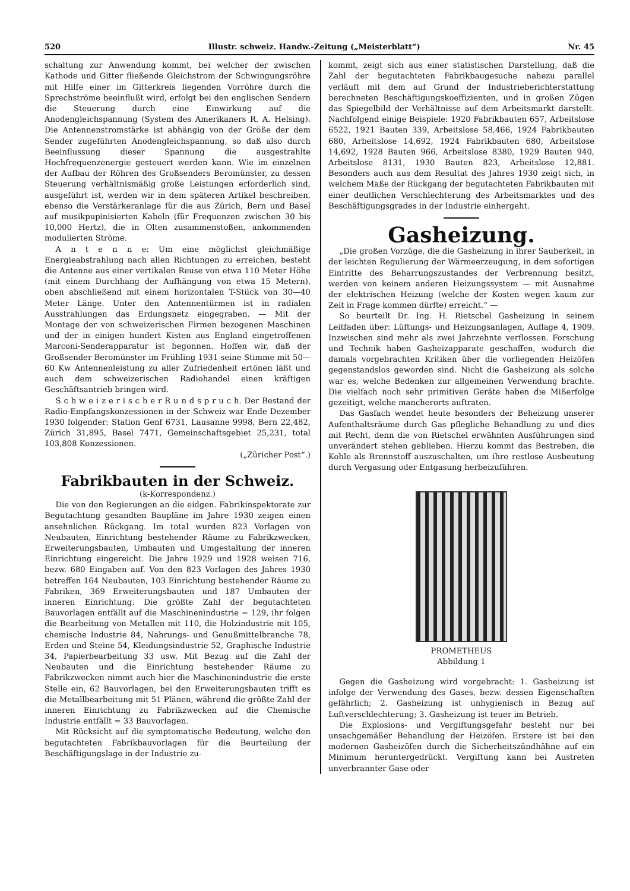520 Illustr. schweiz. Handw.-Zeitung („Meisterblatt“) Nr. 45
schaltung zur Anwendung kommt, bei welcher der zwischen Kathode und Gitter fließende Gleichstrom der Schwingungsröhre mit Hilfe einer im Gitterkreis liegenden Vorröhre durch die Sprechströme beeinflußt wird, erfolgt bei den englischen Sendern die Steuerung durch eine Einwirkung auf die Anodengleichspannung (System des Amerikaners R. A. Helsing). Die Antennenstromstärke ist abhängig von der Größe der dem Sender zugeführten Anodengleichspannung, so daß also durch Beeinflussung dieser Spannung die ausgestrahlte Hochfrequenzenergie gesteuert werden kann. Wie im einzelnen der Aufbau der Röhren des Großsenders Beromünster, zu dessen Steuerung verhältnismäßig große Leistungen erforderlich sind, ausgeführt ist, werden wir in dem späteren Artikel beschreiben, ebenso die Verstärkeranlage für die aus Zürich, Bern und Basel auf musikpupinisierten Kabeln (für Frequenzen zwischen 30 bis 10,000 Hertz), die in Olten zusammenstoßen, ankommenden modulierten Ströme.
A n t e n n e: Um eine möglichst gleichmäßige Energieabstrahlung nach allen Richtungen zu erreichen, besteht die Antenne aus einer vertikalen Reuse von etwa 110 Meter Höhe (mit einem Durchhang der Aufhängung von etwa 15 Metern), oben abschließend mit einem horizontalen T-Stück von 30—40 Meter Länge. Unter den Antennentürmen ist in radialen Ausstrahlungen das Erdungsnetz eingegraben. — Mit der Montage der von schweizerischen Firmen bezogenen Maschinen und der in einigen hundert Kisten aus England eingetroffenen Marconi-Senderapparatur ist begonnen. Hoffen wir, daß der Großsender Beromünster im Frühling 1931 seine Stimme mit 50—60 Kw Antennenleistung zu aller Zufriedenheit ertönen läßt und auch dem schweizerischen Radiohandel einen kräftigen Geschäftsantrieb bringen wird.
S c h w e i z e r i s c h e r R u n d s p r u c h. Der Bestand der Radio-Empfangskonzessionen in der Schweiz war Ende Dezember 1930 folgender: Station Genf 6731, Lausanne 9998, Bern 22,482, Zürich 31,895, Basel 7471, Gemeinschaftsgebiet 25,231, total 103,808 Konzessionen.
(„Züricher Post“.)
Fabrikbauten in der Schweiz.
(k-Korrespondenz.)
Die von den Regierungen an die eidgen. Fabrikinspektorate zur Begutachtung gesandten Baupläne im Jahre 1930 zeigen einen ansehnlichen Rückgang. Im total wurden 823 Vorlagen von Neubauten, Einrichtung bestehender Räume zu Fabrikzwecken, Erweiterungsbauten, Umbauten und Umgestaltung der inneren Einrichtung eingereicht. Die Jahre 1929 und 1928 weisen 716, bezw. 680 Eingaben auf. Von den 823 Vorlagen des Jahres 1930 betreffen 164 Neubauten, 103 Einrichtung bestehender Räume zu Fabriken, 369 Erweiterungsbauten und 187 Umbauten der inneren Einrichtung. Die größte Zahl der begutachteten Bauvorlagen entfällt auf die Maschinenindustrie = 129, ihr folgen die Bearbeitung von Metallen mit 110, die Holzindustrie mit 105, chemische Industrie 84, Nahrungs- und Genußmittelbranche 78, Erden und Steine 54, Kleidungsindustrie 52, Graphische Industrie 34, Papierbearbeitung 33 usw. Mit Bezug auf die Zahl der Neubauten und die Einrichtung bestehender Räume zu Fabrikzwecken nimmt auch hier die Maschinenindustrie die erste Stelle ein, 62 Bauvorlagen, bei den Erweiterungsbauten trifft es die Metallbearbeitung mit 51 Plänen, während die größte Zahl der inneren Einrichtung zu Fabrikzwecken auf die Chemische Industrie entfällt = 33 Bauvorlagen.
Mit Rücksicht auf die symptomatische Bedeutung, welche den begutachteten Fabrikbauvorlagen für die Beurteilung der Beschäftigungslage in der Industrie zu-
kommt, zeigt sich aus einer statistischen Darstellung, daß die Zahl der begutachteten Fabrikbaugesuche nahezu parallel verläuft mit dem auf Grund der Industrieberichterstattung berechneten Beschäftigungskoeffizienten, und in großen Zügen das Spiegelbild der Verhältnisse auf dem Arbeitsmarkt darstellt. Nachfolgend einige Beispiele: 1920 Fabrikbauten 657, Arbeitslose 6522, 1921 Bauten 339, Arbeitslose 58,466, 1924 Fabrikbauten 680, Arbeitslose 14,692, 1924 Fabrikbauten 680, Arbeitslose 14,692, 1928 Bauten 966, Arbeitslose 8380, 1929 Bauten 940, Arbeitslose 8131, 1930 Bauten 823, Arbeitslose 12,881. Besonders auch aus dem Resultat des Jahres 1930 zeigt sich, in welchem Maße der Rückgang der begutachteten Fabrikbauten mit einer deutlichen Verschlechterung des Arbeitsmarktes und des Beschäftigungsgrades in der Industrie einhergeht.
Gasheizung.
„Die großen Vorzüge, die die Gasheizung in ihrer Sauberkeit, in der leichten Regulierung der Wärmeerzeugung, in dem sofortigen Eintritte des Beharrungszustandes der Verbrennung besitzt, werden von keinem anderen Heizungssystem — mit Ausnahme der elektrischen Heizung (welche der Kosten wegen kaum zur Zeit in Frage kommen dürfte) erreicht.“ —
So beurteilt Dr. Ing. H. Rietschel Gasheizung in seinem Leitfaden über: Lüftungs- und Heizungsanlagen, Auflage 4, 1909. Inzwischen sind mehr als zwei Jahrzehnte verflossen. Forschung und Technik haben Gasheizapparate geschaffen, wodurch die damals vorgebrachten Kritiken über die vorliegenden Heizöfen gegenstandslos geworden sind. Nicht die Gasheizung als solche war es, welche Bedenken zur allgemeinen Verwendung brachte. Die vielfach noch sehr primitiven Geräte haben die Mißerfolge gezeitigt, welche mancherorts auftraten.
Das Gasfach wendet heute besonders der Beheizung unserer Aufenthaltsräume durch Gas pflegliche Behandlung zu und dies mit Recht, denn die von Rietschel erwähnten Ausführungen sind unverändert stehen geblieben. Hierzu kommt das Bestreben, die Kohle als Brennstoff auszuschalten, um ihre restlose Ausbeutung durch Vergasung oder Entgasung herbeizuführen.
PROMETHEUS
Abbildung 1
Gegen die Gasheizung wird vorgebracht: 1. Gasheizung ist infolge der Verwendung des Gases, bezw. dessen Eigenschaften gefährlich; 2. Gasheizung ist unhygienisch in Bezug auf Luftverschlechterung; 3. Gasheizung ist teuer im Betrieb.
Die Explosions- und Vergiftungsgefahr besteht nur bei unsachgemäßer Behandlung der Heizöfen. Erstere ist bei den modernen Gasheizöfen durch die Sicherheitszündhähne auf ein Minimum heruntergedrückt. Vergiftung kann bei Austreten unverbrannter Gase oder